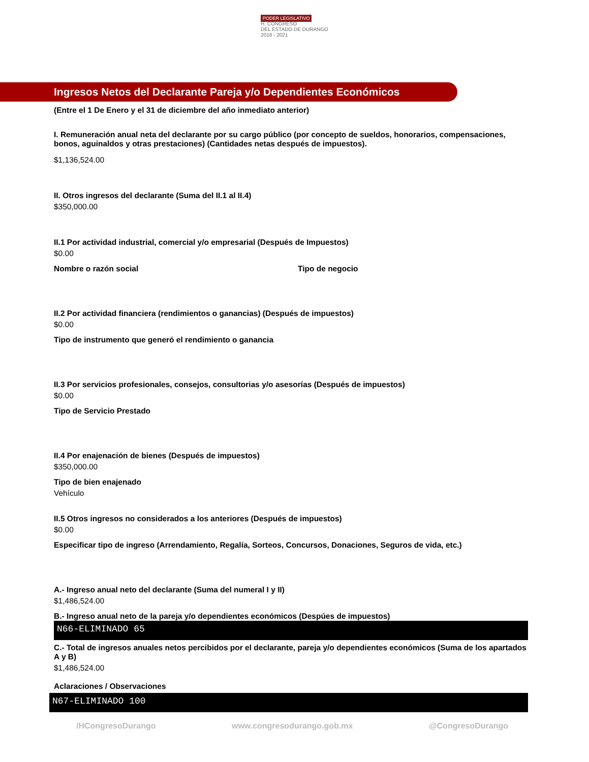PODER LEGISLATIVO
H. CONGRESO
DEL ESTADO DE DURANGO
2018 - 2021
Ingresos Netos del Declarante Pareja y/o Dependientes Económicos
(Entre el 1 De Enero y el 31 de diciembre del año inmediato anterior)
I. Remuneración anual neta del declarante por su cargo público (por concepto de sueldos, honorarios, compensaciones, bonos, aguinaldos y otras prestaciones) (Cantidades netas después de impuestos).
$1,136,524.00
II. Otros ingresos del declarante (Suma del II.1 al II.4)
$350,000.00
II.1 Por actividad industrial, comercial y/o empresarial (Después de Impuestos)
$0.00
Nombre o razón social Tipo de negocio
II.2 Por actividad financiera (rendimientos o ganancias) (Después de impuestos)
$0.00
Tipo de instrumento que generó el rendimiento o ganancia
II.3 Por servicios profesionales, consejos, consultorias y/o asesorías (Después de impuestos)
$0.00
Tipo de Servicio Prestado
II.4 Por enajenación de bienes (Después de impuestos)
$350,000.00
Tipo de bien enajenado
Vehículo
II.5 Otros ingresos no considerados a los anteriores (Después de impuestos)
$0.00
Especificar tipo de ingreso (Arrendamiento, Regalía, Sorteos, Concursos, Donaciones, Seguros de vida, etc.)
A.- Ingreso anual neto del declarante (Suma del numeral I y II)
$1,486,524.00
B.- Ingreso anual neto de la pareja y/o dependientes económicos (Despúes de impuestos)
N66-ELIMINADO 65
C.- Total de ingresos anuales netos percibidos por el declarante, pareja y/o dependientes económicos (Suma de los apartados A y B)
$1,486,524.00
Aclaraciones / Observaciones
N67-ELIMINADO 100
/HCongresoDurango www.congresodurango.gob.mx @CongresoDurango